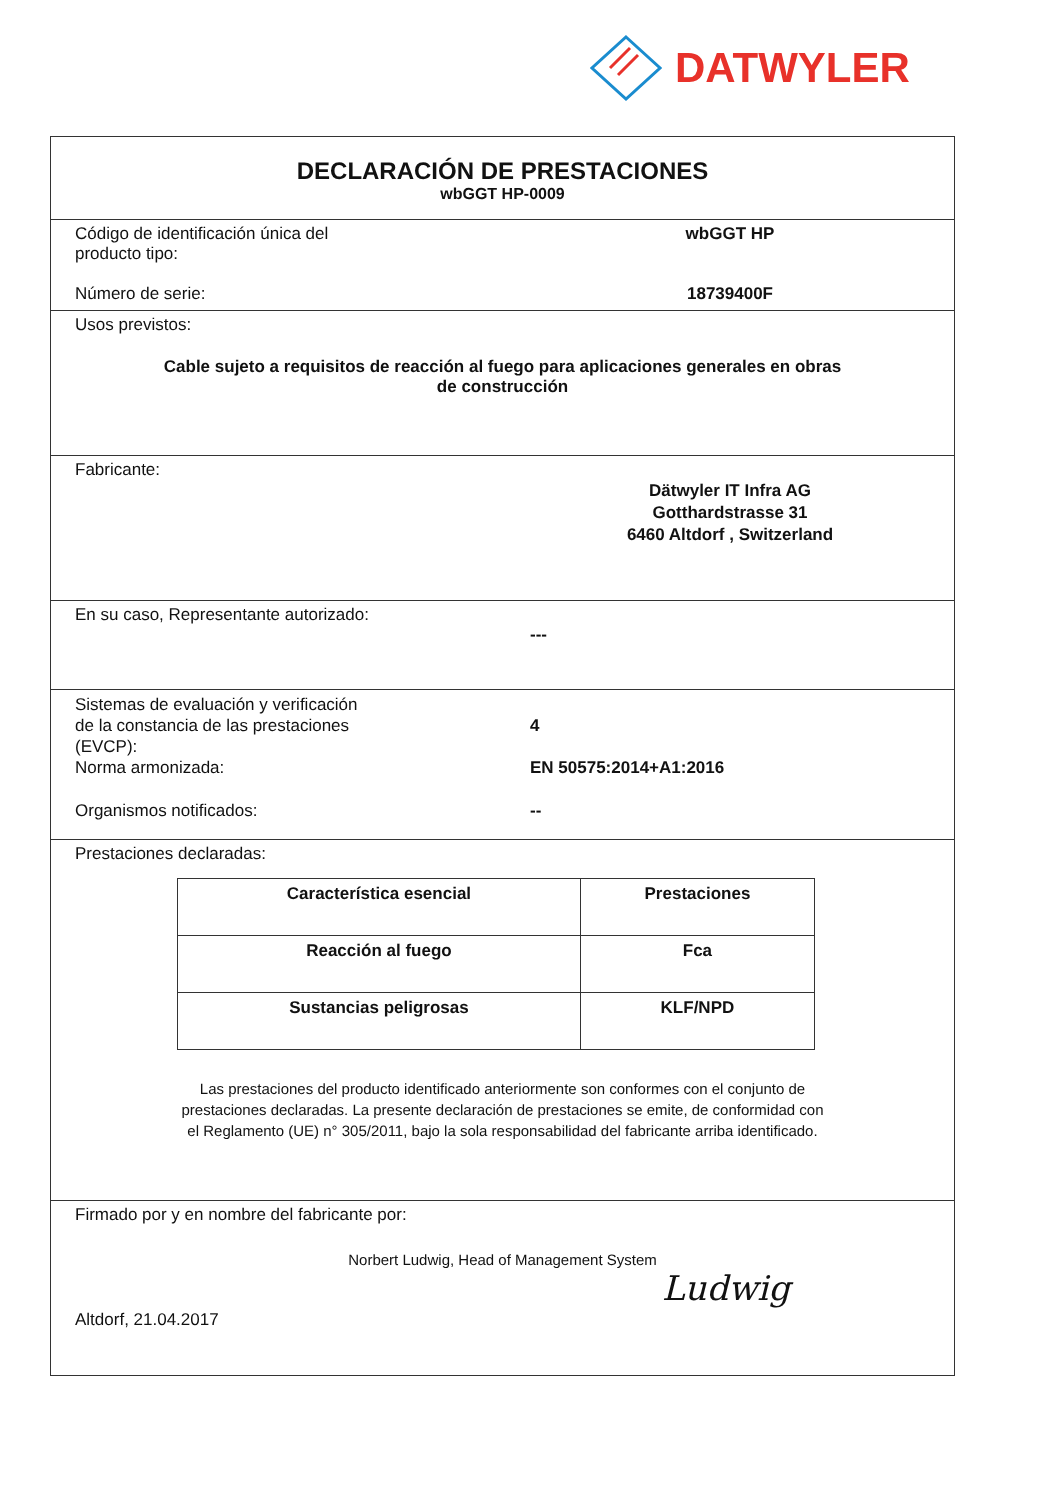DATWYLER
DECLARACIÓN DE PRESTACIONES
wbGGT HP-0009
Código de identificación única del
producto tipo:
wbGGT HP
Número de serie: 18739400F
Usos previstos:
Cable sujeto a requisitos de reacción al fuego para aplicaciones generales en obras
de construcción
Fabricante:
Dätwyler IT Infra AG
Gotthardstrasse 31
6460 Altdorf , Switzerland
En su caso, Representante autorizado:
---
Sistemas de evaluación y verificación
de la constancia de las prestaciones
(EVCP):
4
Norma armonizada: EN 50575:2014+A1:2016
Organismos notificados: --
Prestaciones declaradas:
| Característica esencial | Prestaciones |
| --- | --- |
| Reacción al fuego | Fca |
| Sustancias peligrosas | KLF/NPD |
Las prestaciones del producto identificado anteriormente son conformes con el conjunto de
prestaciones declaradas. La presente declaración de prestaciones se emite, de conformidad con
el Reglamento (UE) n° 305/2011, bajo la sola responsabilidad del fabricante arriba identificado.
Firmado por y en nombre del fabricante por:
Norbert Ludwig, Head of Management System
Altdorf, 21.04.2017
Ludwig